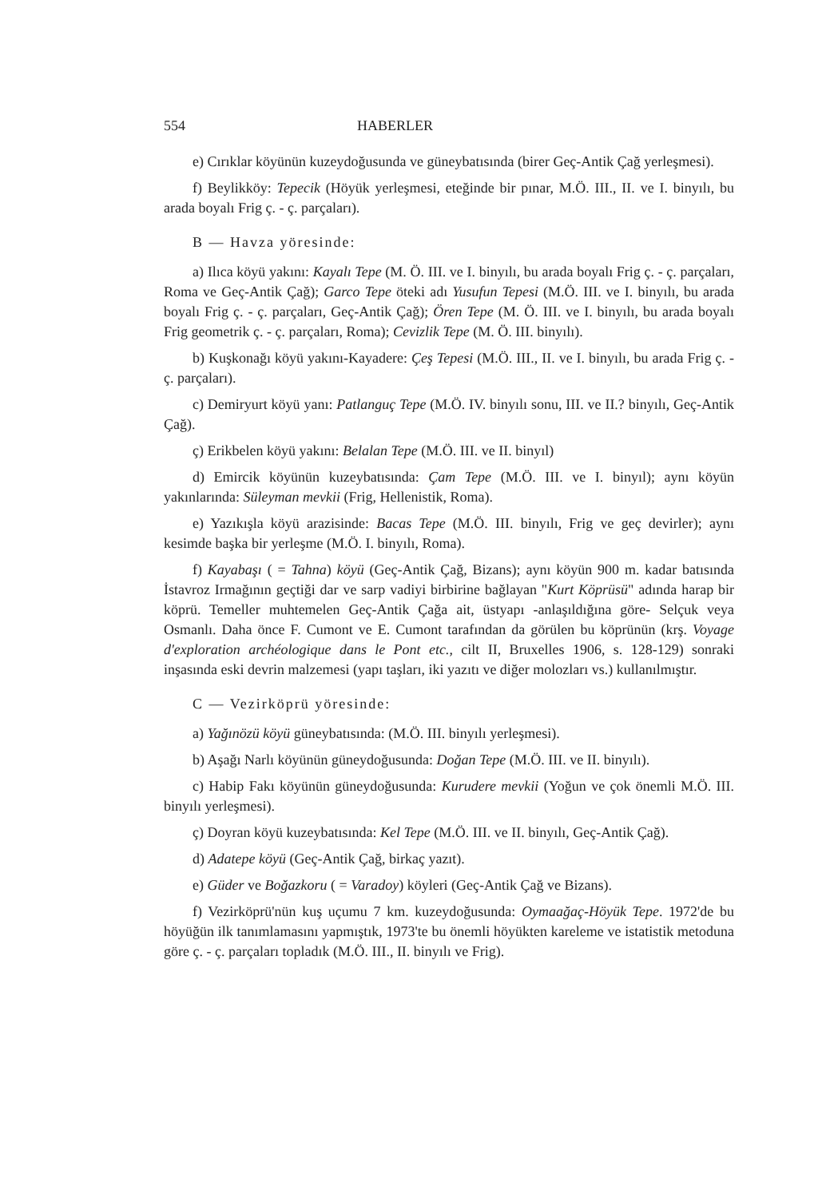554 HABERLER
e) Cırıklar köyünün kuzeydoğusunda ve güneybatısında (birer Geç-Antik Çağ yerleşmesi).
f) Beylikköy: Tepecik (Höyük yerleşmesi, eteğinde bir pınar, M.Ö. III., II. ve I. binyılı, bu arada boyalı Frig ç. - ç. parçaları).
B — Havza yöresinde:
a) Ilıca köyü yakını: Kayalı Tepe (M. Ö. III. ve I. binyılı, bu arada boyalı Frig ç. - ç. parçaları, Roma ve Geç-Antik Çağ); Garco Tepe öteki adı Yusufun Tepesi (M.Ö. III. ve I. binyılı, bu arada boyalı Frig ç. - ç. parçaları, Geç-Antik Çağ); Ören Tepe (M. Ö. III. ve I. binyılı, bu arada boyalı Frig geometrik ç. - ç. parçaları, Roma); Cevizlik Tepe (M. Ö. III. binyılı).
b) Kuşkonağı köyü yakını-Kayadere: Çeş Tepesi (M.Ö. III., II. ve I. binyılı, bu arada Frig ç. - ç. parçaları).
c) Demiryurt köyü yanı: Patlanguç Tepe (M.Ö. IV. binyılı sonu, III. ve II.? binyılı, Geç-Antik Çağ).
ç) Erikbelen köyü yakını: Belalan Tepe (M.Ö. III. ve II. binyıl)
d) Emircik köyünün kuzeybatısında: Çam Tepe (M.Ö. III. ve I. binyıl); aynı köyün yakınlarında: Süleyman mevkii (Frig, Hellenistik, Roma).
e) Yazıkışla köyü arazisinde: Bacas Tepe (M.Ö. III. binyılı, Frig ve geç devirler); aynı kesimde başka bir yerleşme (M.Ö. I. binyılı, Roma).
f) Kayabaşı ( = Tahna) köyü (Geç-Antik Çağ, Bizans); aynı köyün 900 m. kadar batısında İstavroz Irmağının geçtiği dar ve sarp vadiyi birbirine bağlayan "Kurt Köprüsü" adında harap bir köprü. Temeller muhtemelen Geç-Antik Çağa ait, üstyapı -anlaşıldığına göre- Selçuk veya Osmanlı. Daha önce F. Cumont ve E. Cumont tarafından da görülen bu köprünün (krş. Voyage d'exploration archéologique dans le Pont etc., cilt II, Bruxelles 1906, s. 128-129) sonraki inşasında eski devrin malzemesi (yapı taşları, iki yazıtı ve diğer molozları vs.) kullanılmıştır.
C — Vezirköprü yöresinde:
a) Yağınözü köyü güneybatısında: (M.Ö. III. binyılı yerleşmesi).
b) Aşağı Narlı köyünün güneydoğusunda: Doğan Tepe (M.Ö. III. ve II. binyılı).
c) Habip Fakı köyünün güneydoğusunda: Kurudere mevkii (Yoğun ve çok önemli M.Ö. III. binyılı yerleşmesi).
ç) Doyran köyü kuzeybatısında: Kel Tepe (M.Ö. III. ve II. binyılı, Geç-Antik Çağ).
d) Adatepe köyü (Geç-Antik Çağ, birkaç yazıt).
e) Güder ve Boğazkoru ( = Varadoy) köyleri (Geç-Antik Çağ ve Bizans).
f) Vezirköprü'nün kuş uçumu 7 km. kuzeydoğusunda: Oymaağaç-Höyük Tepe. 1972'de bu höyüğün ilk tanımlamasını yapmıştık, 1973'te bu önemli höyükten kareleme ve istatistik metoduna göre ç. - ç. parçaları topladık (M.Ö. III., II. binyılı ve Frig).